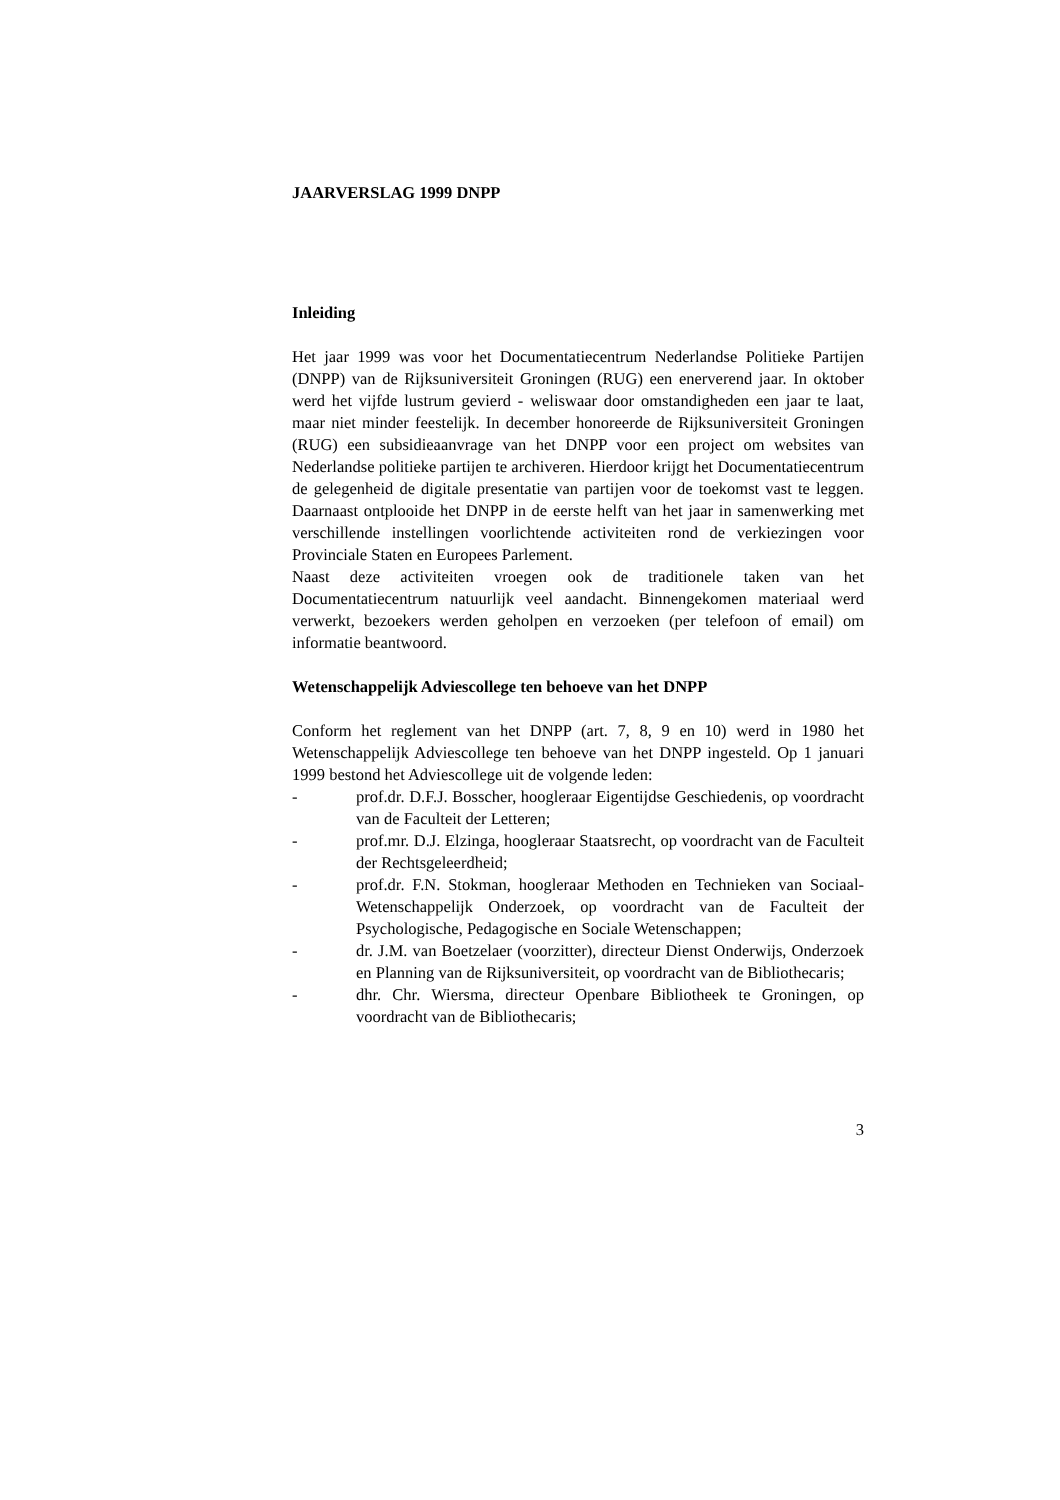JAARVERSLAG 1999 DNPP
Inleiding
Het jaar 1999 was voor het Documentatiecentrum Nederlandse Politieke Partijen (DNPP) van de Rijksuniversiteit Groningen (RUG) een enerverend jaar. In oktober werd het vijfde lustrum gevierd - weliswaar door omstandigheden een jaar te laat, maar niet minder feestelijk. In december honoreerde de Rijksuniversiteit Groningen (RUG) een subsidieaanvrage van het DNPP voor een project om websites van Nederlandse politieke partijen te archiveren. Hierdoor krijgt het Documentatiecentrum de gelegenheid de digitale presentatie van partijen voor de toekomst vast te leggen. Daarnaast ontplooide het DNPP in de eerste helft van het jaar in samenwerking met verschillende instellingen voorlichtende activiteiten rond de verkiezingen voor Provinciale Staten en Europees Parlement.
Naast deze activiteiten vroegen ook de traditionele taken van het Documentatiecentrum natuurlijk veel aandacht. Binnengekomen materiaal werd verwerkt, bezoekers werden geholpen en verzoeken (per telefoon of email) om informatie beantwoord.
Wetenschappelijk Adviescollege ten behoeve van het DNPP
Conform het reglement van het DNPP (art. 7, 8, 9 en 10) werd in 1980 het Wetenschappelijk Adviescollege ten behoeve van het DNPP ingesteld. Op 1 januari 1999 bestond het Adviescollege uit de volgende leden:
- prof.dr. D.F.J. Bosscher, hoogleraar Eigentijdse Geschiedenis, op voordracht van de Faculteit der Letteren;
- prof.mr. D.J. Elzinga, hoogleraar Staatsrecht, op voordracht van de Faculteit der Rechtsgeleerdheid;
- prof.dr. F.N. Stokman, hoogleraar Methoden en Technieken van Sociaal-Wetenschappelijk Onderzoek, op voordracht van de Faculteit der Psychologische, Pedagogische en Sociale Wetenschappen;
- dr. J.M. van Boetzelaer (voorzitter), directeur Dienst Onderwijs, Onderzoek en Planning van de Rijksuniversiteit, op voordracht van de Bibliothecaris;
- dhr. Chr. Wiersma, directeur Openbare Bibliotheek te Groningen, op voordracht van de Bibliothecaris;
3